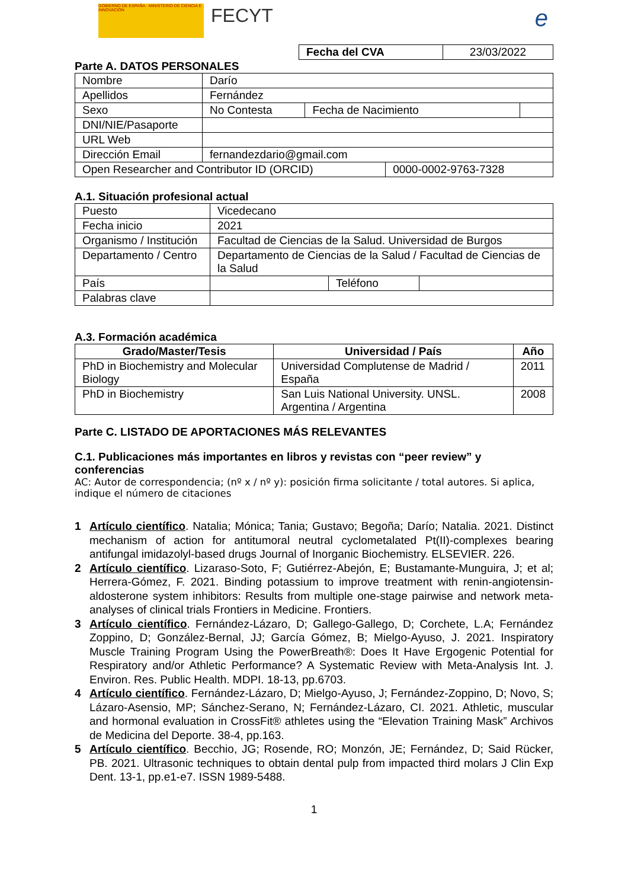GOBIERNO DE ESPAÑA · MINISTERIO DE CIENCIA E INNOVACIÓN
FECYT e
| Fecha del CVA | 23/03/2022 |
Parte A. DATOS PERSONALES
| Nombre | Darío | | | |
| Apellidos | Fernández | | | |
| Sexo | No Contesta | Fecha de Nacimiento | | |
| DNI/NIE/Pasaporte | | | | |
| URL Web | | | | |
| Dirección Email | fernandezdario@gmail.com | | | |
| Open Researcher and Contributor ID (ORCID) | | | 0000-0002-9763-7328 | |
A.1. Situación profesional actual
| Puesto | Vicedecano | | |
| Fecha inicio | 2021 | | |
| Organismo / Institución | Facultad de Ciencias de la Salud. Universidad de Burgos | | |
| Departamento / Centro | Departamento de Ciencias de la Salud / Facultad de Ciencias de la Salud | | |
| País | | Teléfono | |
| Palabras clave | | | |
A.3. Formación académica
| Grado/Master/Tesis | Universidad / País | Año |
| --- | --- | --- |
| PhD in Biochemistry and Molecular Biology | Universidad Complutense de Madrid / España | 2011 |
| PhD in Biochemistry | San Luis National University. UNSL. Argentina / Argentina | 2008 |
Parte C. LISTADO DE APORTACIONES MÁS RELEVANTES
C.1. Publicaciones más importantes en libros y revistas con “peer review” y conferencias
AC: Autor de correspondencia; (nº x / nº y): posición firma solicitante / total autores. Si aplica, indique el número de citaciones
1 Artículo científico. Natalia; Mónica; Tania; Gustavo; Begoña; Darío; Natalia. 2021. Distinct mechanism of action for antitumoral neutral cyclometalated Pt(II)-complexes bearing antifungal imidazolyl-based drugs Journal of Inorganic Biochemistry. ELSEVIER. 226.
2 Artículo científico. Lizaraso-Soto, F; Gutiérrez-Abejón, E; Bustamante-Munguira, J; et al; Herrera-Gómez, F. 2021. Binding potassium to improve treatment with renin-angiotensin-aldosterone system inhibitors: Results from multiple one-stage pairwise and network meta-analyses of clinical trials Frontiers in Medicine. Frontiers.
3 Artículo científico. Fernández-Lázaro, D; Gallego-Gallego, D; Corchete, L.A; Fernández Zoppino, D; González-Bernal, JJ; García Gómez, B; Mielgo-Ayuso, J. 2021. Inspiratory Muscle Training Program Using the PowerBreath®: Does It Have Ergogenic Potential for Respiratory and/or Athletic Performance? A Systematic Review with Meta-Analysis Int. J. Environ. Res. Public Health. MDPI. 18-13, pp.6703.
4 Artículo científico. Fernández-Lázaro, D; Mielgo-Ayuso, J; Fernández-Zoppino, D; Novo, S; Lázaro-Asensio, MP; Sánchez-Serano, N; Fernández-Lázaro, CI. 2021. Athletic, muscular and hormonal evaluation in CrossFit® athletes using the “Elevation Training Mask” Archivos de Medicina del Deporte. 38-4, pp.163.
5 Artículo científico. Becchio, JG; Rosende, RO; Monzón, JE; Fernández, D; Said Rücker, PB. 2021. Ultrasonic techniques to obtain dental pulp from impacted third molars J Clin Exp Dent. 13-1, pp.e1-e7. ISSN 1989-5488.
1